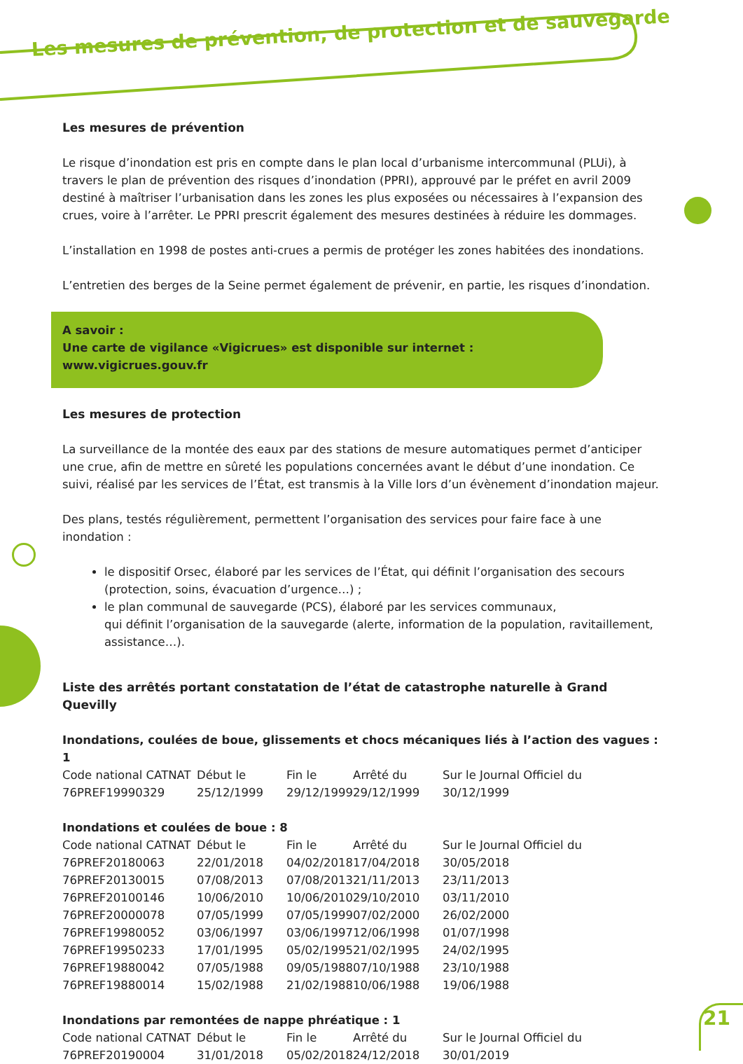Les mesures de prévention, de protection et de sauvegarde
Les mesures de prévention
Le risque d’inondation est pris en compte dans le plan local d’urbanisme intercommunal (PLUi), à travers le plan de prévention des risques d’inondation (PPRI), approuvé par le préfet en avril 2009 destiné à maîtriser l’urbanisation dans les zones les plus exposées ou nécessaires à l’expansion des crues, voire à l’arrêter. Le PPRI prescrit également des mesures destinées à réduire les dommages.
L’installation en 1998 de postes anti-crues a permis de protéger les zones habitées des inondations.
L’entretien des berges de la Seine permet également de prévenir, en partie, les risques d’inondation.
A savoir :
Une carte de vigilance «Vigicrues» est disponible sur internet : www.vigicrues.gouv.fr
Les mesures de protection
La surveillance de la montée des eaux par des stations de mesure automatiques permet d’anticiper une crue, afin de mettre en sûreté les populations concernées avant le début d’une inondation. Ce suivi, réalisé par les services de l’État, est transmis à la Ville lors d’un évènement d’inondation majeur.
Des plans, testés régulièrement, permettent l’organisation des services pour faire face à une inondation :
le dispositif Orsec, élaboré par les services de l’État, qui définit l’organisation des secours (protection, soins, évacuation d’urgence…) ;
le plan communal de sauvegarde (PCS), élaboré par les services communaux,
qui définit l’organisation de la sauvegarde (alerte, information de la population, ravitaillement, assistance…).
Liste des arrêtés portant constatation de l’état de catastrophe naturelle à Grand Quevilly
Inondations, coulées de boue, glissements et chocs mécaniques liés à l’action des vagues : 1
| Code national CATNAT | Début le | Fin le | Arrêté du | Sur le Journal Officiel du |
| --- | --- | --- | --- | --- |
| 76PREF19990329 | 25/12/1999 | 29/12/1999 | 29/12/1999 | 30/12/1999 |
Inondations et coulées de boue : 8
| Code national CATNAT | Début le | Fin le | Arrêté du | Sur le Journal Officiel du |
| --- | --- | --- | --- | --- |
| 76PREF20180063 | 22/01/2018 | 04/02/2018 | 17/04/2018 | 30/05/2018 |
| 76PREF20130015 | 07/08/2013 | 07/08/2013 | 21/11/2013 | 23/11/2013 |
| 76PREF20100146 | 10/06/2010 | 10/06/2010 | 29/10/2010 | 03/11/2010 |
| 76PREF20000078 | 07/05/1999 | 07/05/1999 | 07/02/2000 | 26/02/2000 |
| 76PREF19980052 | 03/06/1997 | 03/06/1997 | 12/06/1998 | 01/07/1998 |
| 76PREF19950233 | 17/01/1995 | 05/02/1995 | 21/02/1995 | 24/02/1995 |
| 76PREF19880042 | 07/05/1988 | 09/05/1988 | 07/10/1988 | 23/10/1988 |
| 76PREF19880014 | 15/02/1988 | 21/02/1988 | 10/06/1988 | 19/06/1988 |
Inondations par remontées de nappe phréatique : 1
| Code national CATNAT | Début le | Fin le | Arrêté du | Sur le Journal Officiel du |
| --- | --- | --- | --- | --- |
| 76PREF20190004 | 31/01/2018 | 05/02/2018 | 24/12/2018 | 30/01/2019 |
21